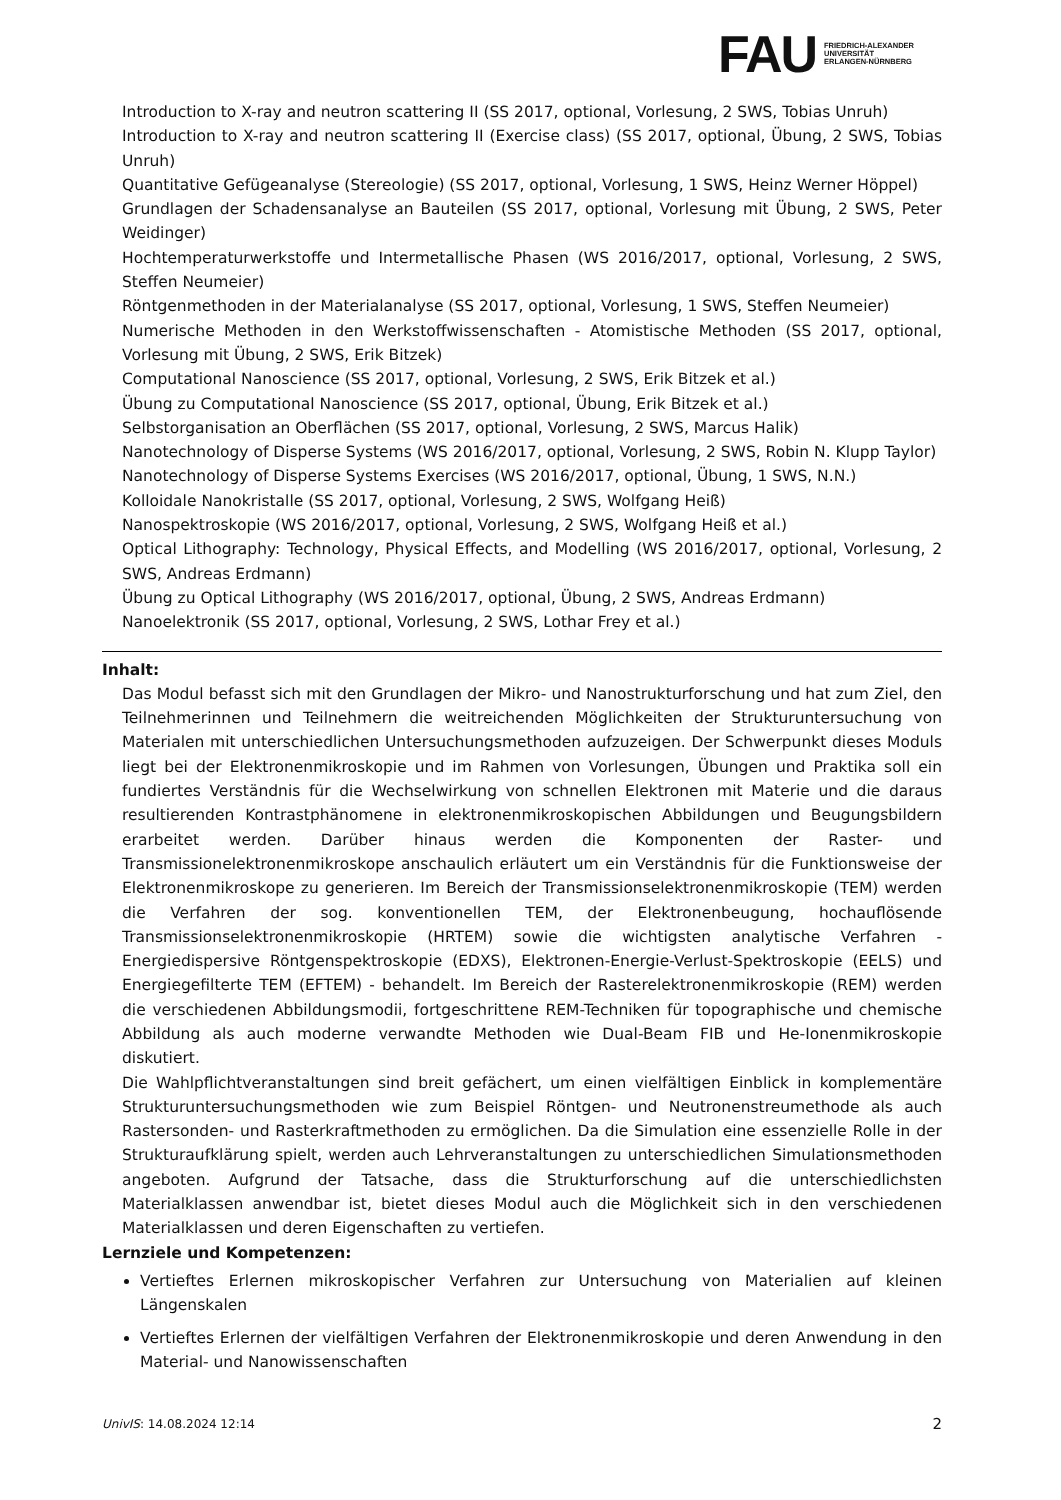FAU
FRIEDRICH-ALEXANDER
UNIVERSITÄT
ERLANGEN-NÜRNBERG
Introduction to X-ray and neutron scattering II (SS 2017, optional, Vorlesung, 2 SWS, Tobias Unruh)
Introduction to X-ray and neutron scattering II (Exercise class) (SS 2017, optional, Übung, 2 SWS, Tobias Unruh)
Quantitative Gefügeanalyse (Stereologie) (SS 2017, optional, Vorlesung, 1 SWS, Heinz Werner Höppel)
Grundlagen der Schadensanalyse an Bauteilen (SS 2017, optional, Vorlesung mit Übung, 2 SWS, Peter Weidinger)
Hochtemperaturwerkstoffe und Intermetallische Phasen (WS 2016/2017, optional, Vorlesung, 2 SWS, Steffen Neumeier)
Röntgenmethoden in der Materialanalyse (SS 2017, optional, Vorlesung, 1 SWS, Steffen Neumeier)
Numerische Methoden in den Werkstoffwissenschaften - Atomistische Methoden (SS 2017, optional, Vorlesung mit Übung, 2 SWS, Erik Bitzek)
Computational Nanoscience (SS 2017, optional, Vorlesung, 2 SWS, Erik Bitzek et al.)
Übung zu Computational Nanoscience (SS 2017, optional, Übung, Erik Bitzek et al.)
Selbstorganisation an Oberflächen (SS 2017, optional, Vorlesung, 2 SWS, Marcus Halik)
Nanotechnology of Disperse Systems (WS 2016/2017, optional, Vorlesung, 2 SWS, Robin N. Klupp Taylor)
Nanotechnology of Disperse Systems Exercises (WS 2016/2017, optional, Übung, 1 SWS, N.N.)
Kolloidale Nanokristalle (SS 2017, optional, Vorlesung, 2 SWS, Wolfgang Heiß)
Nanospektroskopie (WS 2016/2017, optional, Vorlesung, 2 SWS, Wolfgang Heiß et al.)
Optical Lithography: Technology, Physical Effects, and Modelling (WS 2016/2017, optional, Vorlesung, 2 SWS, Andreas Erdmann)
Übung zu Optical Lithography (WS 2016/2017, optional, Übung, 2 SWS, Andreas Erdmann)
Nanoelektronik (SS 2017, optional, Vorlesung, 2 SWS, Lothar Frey et al.)
Inhalt:
Das Modul befasst sich mit den Grundlagen der Mikro- und Nanostrukturforschung und hat zum Ziel, den Teilnehmerinnen und Teilnehmern die weitreichenden Möglichkeiten der Strukturuntersuchung von Materialen mit unterschiedlichen Untersuchungsmethoden aufzuzeigen. Der Schwerpunkt dieses Moduls liegt bei der Elektronenmikroskopie und im Rahmen von Vorlesungen, Übungen und Praktika soll ein fundiertes Verständnis für die Wechselwirkung von schnellen Elektronen mit Materie und die daraus resultierenden Kontrastphänomene in elektronenmikroskopischen Abbildungen und Beugungsbildern erarbeitet werden. Darüber hinaus werden die Komponenten der Raster- und Transmissionelektronenmikroskope anschaulich erläutert um ein Verständnis für die Funktionsweise der Elektronenmikroskope zu generieren. Im Bereich der Transmissionselektronenmikroskopie (TEM) werden die Verfahren der sog. konventionellen TEM, der Elektronenbeugung, hochauflösende Transmissionselektronenmikroskopie (HRTEM) sowie die wichtigsten analytische Verfahren - Energiedispersive Röntgenspektroskopie (EDXS), Elektronen-Energie-Verlust-Spektroskopie (EELS) und Energiegefilterte TEM (EFTEM) - behandelt. Im Bereich der Rasterelektronenmikroskopie (REM) werden die verschiedenen Abbildungsmodii, fortgeschrittene REM-Techniken für topographische und chemische Abbildung als auch moderne verwandte Methoden wie Dual-Beam FIB und He-Ionenmikroskopie diskutiert.
Die Wahlpflichtveranstaltungen sind breit gefächert, um einen vielfältigen Einblick in komplementäre Strukturuntersuchungsmethoden wie zum Beispiel Röntgen- und Neutronenstreumethode als auch Rastersonden- und Rasterkraftmethoden zu ermöglichen. Da die Simulation eine essenzielle Rolle in der Strukturaufklärung spielt, werden auch Lehrveranstaltungen zu unterschiedlichen Simulationsmethoden angeboten. Aufgrund der Tatsache, dass die Strukturforschung auf die unterschiedlichsten Materialklassen anwendbar ist, bietet dieses Modul auch die Möglichkeit sich in den verschiedenen Materialklassen und deren Eigenschaften zu vertiefen.
Lernziele und Kompetenzen:
Vertieftes Erlernen mikroskopischer Verfahren zur Untersuchung von Materialien auf kleinen Längenskalen
Vertieftes Erlernen der vielfältigen Verfahren der Elektronenmikroskopie und deren Anwendung in den Material- und Nanowissenschaften
UnivIS: 14.08.2024 12:14 2